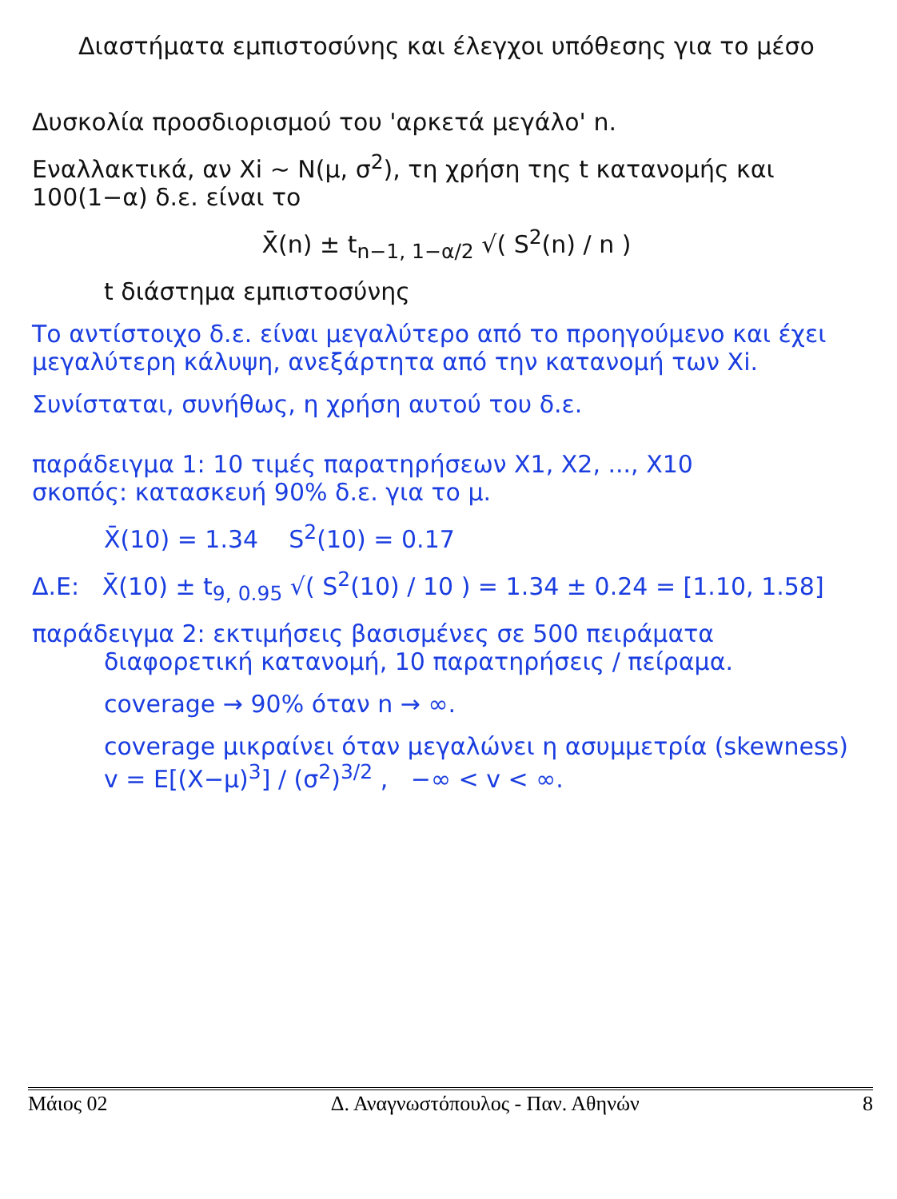Διαστήματα εμπιστοσύνης και έλεγχοι υπόθεσης για το μέσο
Δυσκολία προσδιορισμού του 'αρκετά μεγάλο' n.
Εναλλακτικά, αν Xi ~ N(μ, σ<sup>2</sup>), τη χρήση της t κατανομής και 100(1−α) δ.ε. είναι το
X̄(n) ± t<sub>n−1, 1−α/2</sub> √( S<sup>2</sup>(n) / n )
t διάστημα εμπιστοσύνης
Το αντίστοιχο δ.ε. είναι μεγαλύτερο από το προηγούμενο και έχει μεγαλύτερη κάλυψη, ανεξάρτητα από την κατανομή των Xi.
Συνίσταται, συνήθως, η χρήση αυτού του δ.ε.
παράδειγμα 1: 10 τιμές παρατηρήσεων X1, X2, ..., X10
σκοπός: κατασκευή 90% δ.ε. για το μ.
X̄(10) = 1.34 S<sup>2</sup>(10) = 0.17
Δ.Ε: X̄(10) ± t<sub>9, 0.95</sub> √( S<sup>2</sup>(10) / 10 ) = 1.34 ± 0.24 = [1.10, 1.58]
παράδειγμα 2: εκτιμήσεις βασισμένες σε 500 πειράματα
διαφορετική κατανομή, 10 παρατηρήσεις / πείραμα.
coverage → 90% όταν n → ∞.
coverage μικραίνει όταν μεγαλώνει η ασυμμετρία (skewness)
v = E[(X−μ)<sup>3</sup>] / (σ<sup>2</sup>)<sup>3/2</sup> , −∞ < v < ∞.
Μάιος 02 Δ. Αναγνωστόπουλος - Παν. Αθηνών 8